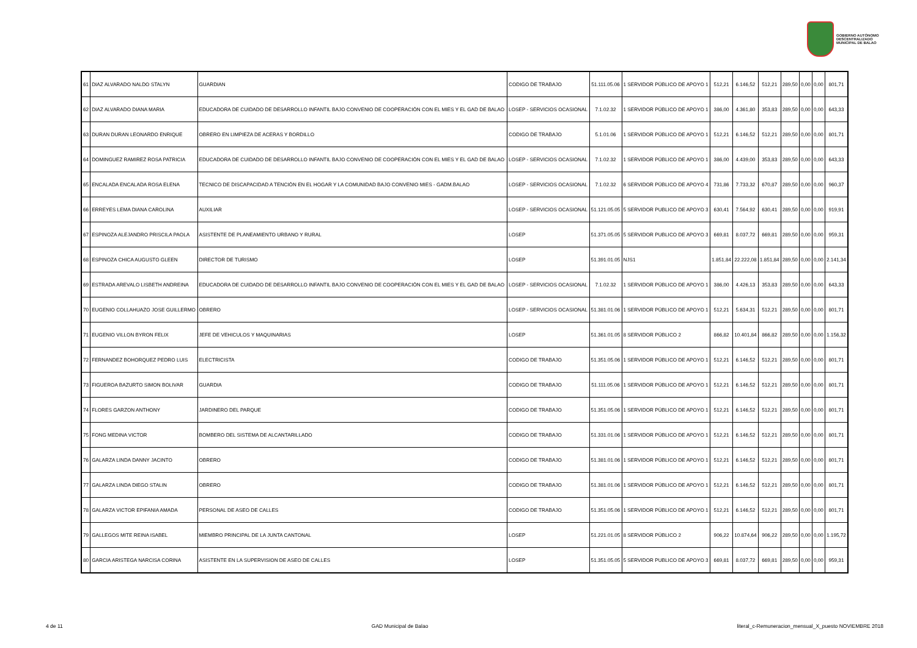GOBIERNO AUTÓNOMO
DESCENTRALIZADO
MUNICIPAL DE BALAO
| 61 | DIAZ ALVARADO NALDO STALYN | GUARDIAN | CODIGO DE TRABAJO | 51.111.05.06 | 1 SERVIDOR PÚBLICO DE APOYO 1 | 512,21 | 6.146,52 | 512,21 | 289,50 | 0,00 | 0,00 | 801,71 |
| 62 | DIAZ ALVARADO DIANA MARIA | EDUCADORA DE CUIDADO DE DESARROLLO INFANTIL BAJO CONVENIO DE COOPERACIÓN CON EL MIES Y EL GAD DE BALAO | LOSEP - SERVICIOS OCASIONAL | 7.1.02.32 | 1 SERVIDOR PÚBLICO DE APOYO 1 | 386,00 | 4.361,80 | 353,83 | 289,50 | 0,00 | 0,00 | 643,33 |
| 63 | DURAN DURAN LEONARDO ENRIQUE | OBRERO EN LIMPIEZA DE ACERAS Y BORDILLO | CODIGO DE TRABAJO | 5.1.01.06 | 1 SERVIDOR PÚBLICO DE APOYO 1 | 512,21 | 6.146,52 | 512,21 | 289,50 | 0,00 | 0,00 | 801,71 |
| 64 | DOMINGUEZ RAMIREZ ROSA PATRICIA | EDUCADORA DE CUIDADO DE DESARROLLO INFANTIL BAJO CONVENIO DE COOPERACIÓN CON EL MIES Y EL GAD DE BALAO | LOSEP - SERVICIOS OCASIONAL | 7.1.02.32 | 1 SERVIDOR PÚBLICO DE APOYO 1 | 386,00 | 4.439,00 | 353,83 | 289,50 | 0,00 | 0,00 | 643,33 |
| 65 | ENCALADA ENCALADA ROSA ELENA | TECNICO DE DISCAPACIDAD A TENCIÓN EN EL HOGAR Y LA COMUNIDAD BAJO CONVENIO MIES - GADM.BALAO | LOSEP - SERVICIOS OCASIONAL | 7.1.02.32 | 6 SERVIDOR PÚBLICO DE APOYO 4 | 731,86 | 7.733,32 | 670,87 | 289,50 | 0,00 | 0,00 | 960,37 |
| 66 | ERREYES LEMA DIANA CAROLINA | AUXILIAR | LOSEP - SERVICIOS OCASIONAL | 51.121.05.05 | 5 SERVIDOR PUBLICO DE APOYO 3 | 630,41 | 7.564,92 | 630,41 | 289,50 | 0,00 | 0,00 | 919,91 |
| 67 | ESPINOZA ALEJANDRO PRISCILA PAOLA | ASISTENTE DE PLANEAMIENTO URBANO Y RURAL | LOSEP | 51.371.05.05 | 5 SERVIDOR PUBLICO DE APOYO 3 | 669,81 | 8.037,72 | 669,81 | 289,50 | 0,00 | 0,00 | 959,31 |
| 68 | ESPINOZA CHICA AUGUSTO GLEEN | DIRECTOR DE TURISMO | LOSEP | 51.391.01.05 | NJS1 | 1.851,84 | 22.222,08 | 1.851,84 | 289,50 | 0,00 | 0,00 | 2.141,34 |
| 69 | ESTRADA AREVALO LISBETH ANDREINA | EDUCADORA DE CUIDADO DE DESARROLLO INFANTIL BAJO CONVENIO DE COOPERACIÓN CON EL MIES Y EL GAD DE BALAO | LOSEP - SERVICIOS OCASIONAL | 7.1.02.32 | 1 SERVIDOR PÚBLICO DE APOYO 1 | 386,00 | 4.426,13 | 353,83 | 289,50 | 0,00 | 0,00 | 643,33 |
| 70 | EUGENIO COLLAHUAZO JOSE GUILLERMO | OBRERO | LOSEP - SERVICIOS OCASIONAL | 51.381.01.06 | 1 SERVIDOR PÚBLICO DE APOYO 1 | 512,21 | 5.634,31 | 512,21 | 289,50 | 0,00 | 0,00 | 801,71 |
| 71 | EUGENIO VILLON BYRON FELIX | JEFE DE VEHICULOS Y MAQUINARIAS | LOSEP | 51.361.01.05 | 8 SERVIDOR PÚBLICO 2 | 866,82 | 10.401,84 | 866,82 | 289,50 | 0,00 | 0,00 | 1.156,32 |
| 72 | FERNANDEZ BOHORQUEZ PEDRO LUIS | ELECTRICISTA | CODIGO DE TRABAJO | 51.351.05.06 | 1 SERVIDOR PÚBLICO DE APOYO 1 | 512,21 | 6.146,52 | 512,21 | 289,50 | 0,00 | 0,00 | 801,71 |
| 73 | FIGUEROA BAZURTO SIMON BOLIVAR | GUARDIA | CODIGO DE TRABAJO | 51.111.05.06 | 1 SERVIDOR PÚBLICO DE APOYO 1 | 512,21 | 6.146,52 | 512,21 | 289,50 | 0,00 | 0,00 | 801,71 |
| 74 | FLORES GARZON ANTHONY | JARDINERO DEL PARQUE | CODIGO DE TRABAJO | 51.351.05.06 | 1 SERVIDOR PÚBLICO DE APOYO 1 | 512,21 | 6.146,52 | 512,21 | 289,50 | 0,00 | 0,00 | 801,71 |
| 75 | FONG MEDINA VICTOR | BOMBERO DEL SISTEMA DE ALCANTARILLADO | CODIGO DE TRABAJO | 51.331.01.06 | 1 SERVIDOR PÚBLICO DE APOYO 1 | 512,21 | 6.146,52 | 512,21 | 289,50 | 0,00 | 0,00 | 801,71 |
| 76 | GALARZA LINDA DANNY JACINTO | OBRERO | CODIGO DE TRABAJO | 51.381.01.06 | 1 SERVIDOR PÚBLICO DE APOYO 1 | 512,21 | 6.146,52 | 512,21 | 289,50 | 0,00 | 0,00 | 801,71 |
| 77 | GALARZA LINDA DIEGO STALIN | OBRERO | CODIGO DE TRABAJO | 51.381.01.06 | 1 SERVIDOR PÚBLICO DE APOYO 1 | 512,21 | 6.146,52 | 512,21 | 289,50 | 0,00 | 0,00 | 801,71 |
| 78 | GALARZA VICTOR EPIFANIA AMADA | PERSONAL DE ASEO DE CALLES | CODIGO DE TRABAJO | 51.351.05.06 | 1 SERVIDOR PÚBLICO DE APOYO 1 | 512,21 | 6.146,52 | 512,21 | 289,50 | 0,00 | 0,00 | 801,71 |
| 79 | GALLEGOS MITE REINA ISABEL | MIEMBRO PRINCIPAL DE LA JUNTA CANTONAL | LOSEP | 51.221.01.05 | 8 SERVIDOR PÚBLICO 2 | 906,22 | 10.874,64 | 906,22 | 289,50 | 0,00 | 0,00 | 1.195,72 |
| 80 | GARCIA ARISTEGA NARCISA CORINA | ASISTENTE EN LA SUPERVISION DE ASEO DE CALLES | LOSEP | 51.351.05.05 | 5 SERVIDOR PUBLICO DE APOYO 3 | 669,81 | 8.037,72 | 669,81 | 289,50 | 0,00 | 0,00 | 959,31 |
4 de 11 GAD Municipal de Balao literal_c-Remuneracion_mensual_X_puesto NOVIEMBRE 2018